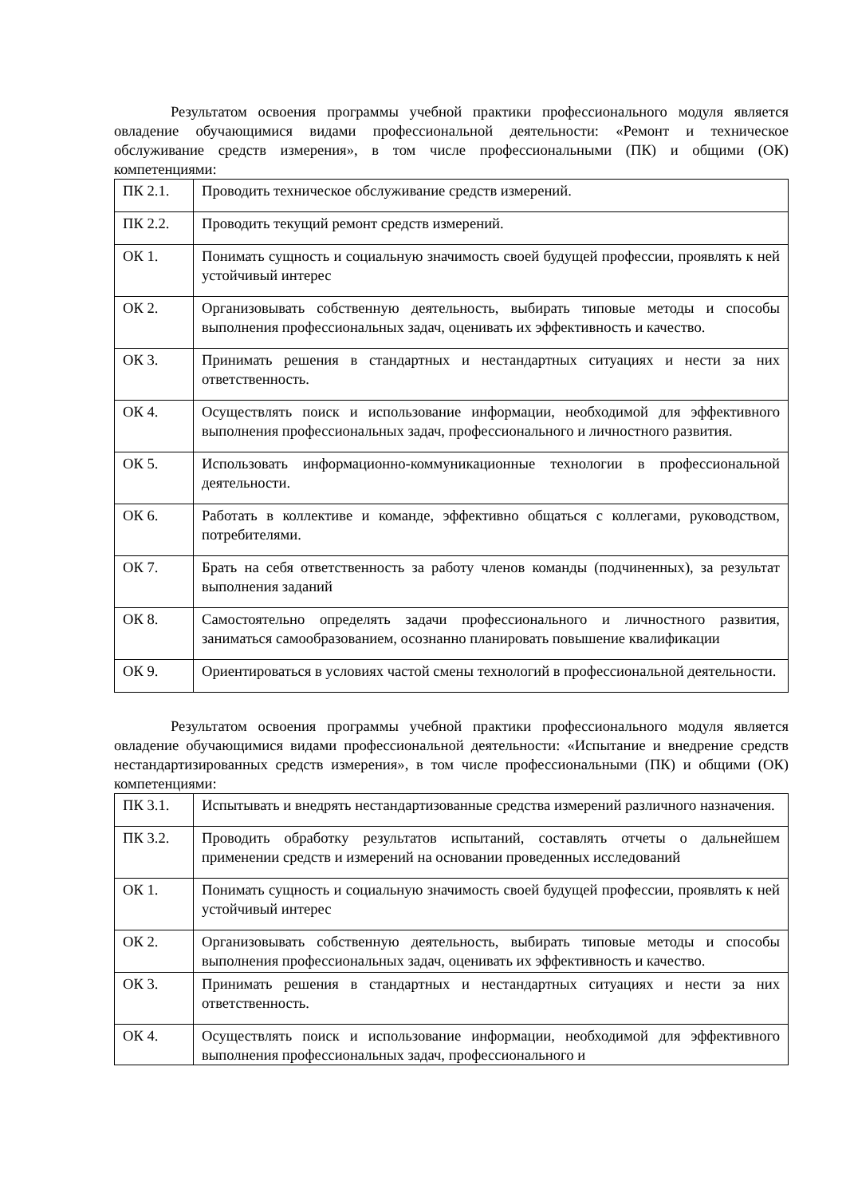Результатом освоения программы учебной практики профессионального модуля является овладение обучающимися видами профессиональной деятельности: «Ремонт и техническое обслуживание средств измерения», в том числе профессиональными (ПК) и общими (ОК) компетенциями:
| ПК 2.1. | Проводить техническое обслуживание средств измерений. |
| ПК 2.2. | Проводить текущий ремонт средств измерений. |
| ОК 1. | Понимать сущность и социальную значимость своей будущей профессии, проявлять к ней устойчивый интерес |
| ОК 2. | Организовывать собственную деятельность, выбирать типовые методы и способы выполнения профессиональных задач, оценивать их эффективность и качество. |
| ОК 3. | Принимать решения в стандартных и нестандартных ситуациях и нести за них ответственность. |
| ОК 4. | Осуществлять поиск и использование информации, необходимой для эффективного выполнения профессиональных задач, профессионального и личностного развития. |
| ОК 5. | Использовать информационно-коммуникационные технологии в профессиональной деятельности. |
| ОК 6. | Работать в коллективе и команде, эффективно общаться с коллегами, руководством, потребителями. |
| ОК 7. | Брать на себя ответственность за работу членов команды (подчиненных), за результат выполнения заданий |
| ОК 8. | Самостоятельно определять задачи профессионального и личностного развития, заниматься самообразованием, осознанно планировать повышение квалификации |
| ОК 9. | Ориентироваться в условиях частой смены технологий в профессиональной деятельности. |
Результатом освоения программы учебной практики профессионального модуля является овладение обучающимися видами профессиональной деятельности: «Испытание и внедрение средств нестандартизированных средств измерения», в том числе профессиональными (ПК) и общими (ОК) компетенциями:
| ПК 3.1. | Испытывать и внедрять нестандартизованные средства измерений различного назначения. |
| ПК 3.2. | Проводить обработку результатов испытаний, составлять отчеты о дальнейшем применении средств и измерений на основании проведенных исследований |
| ОК 1. | Понимать сущность и социальную значимость своей будущей профессии, проявлять к ней устойчивый интерес |
| ОК 2. | Организовывать собственную деятельность, выбирать типовые методы и способы выполнения профессиональных задач, оценивать их эффективность и качество. |
| ОК 3. | Принимать решения в стандартных и нестандартных ситуациях и нести за них ответственность. |
| ОК 4. | Осуществлять поиск и использование информации, необходимой для эффективного выполнения профессиональных задач, профессионального и |